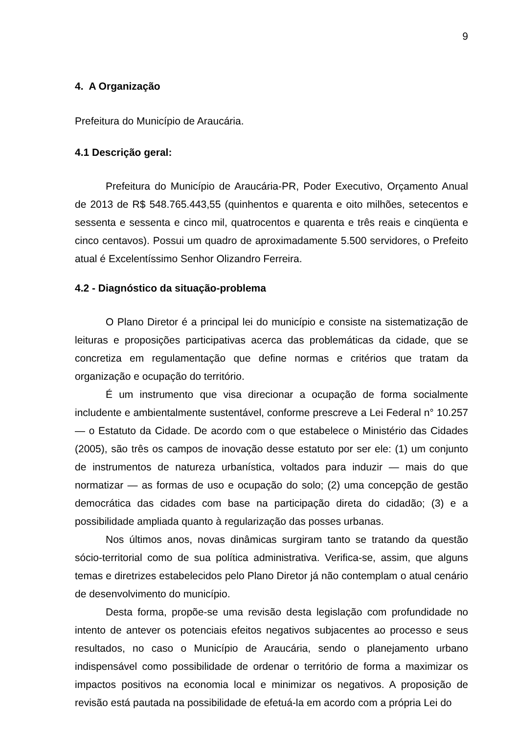9
4. A Organização
Prefeitura do Município de Araucária.
4.1 Descrição geral:
Prefeitura do Município de Araucária-PR, Poder Executivo, Orçamento Anual de 2013 de R$ 548.765.443,55 (quinhentos e quarenta e oito milhões, setecentos e sessenta e sessenta e cinco mil, quatrocentos e quarenta e três reais e cinqüenta e cinco centavos). Possui um quadro de aproximadamente 5.500 servidores, o Prefeito atual é Excelentíssimo Senhor Olizandro Ferreira.
4.2 - Diagnóstico da situação-problema
O Plano Diretor é a principal lei do município e consiste na sistematização de leituras e proposições participativas acerca das problemáticas da cidade, que se concretiza em regulamentação que define normas e critérios que tratam da organização e ocupação do território.
É um instrumento que visa direcionar a ocupação de forma socialmente includente e ambientalmente sustentável, conforme prescreve a Lei Federal n° 10.257— o Estatuto da Cidade. De acordo com o que estabelece o Ministério das Cidades (2005), são três os campos de inovação desse estatuto por ser ele: (1) um conjunto de instrumentos de natureza urbanística, voltados para induzir — mais do que normatizar — as formas de uso e ocupação do solo; (2) uma concepção de gestão democrática das cidades com base na participação direta do cidadão; (3) e a possibilidade ampliada quanto à regularização das posses urbanas.
Nos últimos anos, novas dinâmicas surgiram tanto se tratando da questão sócio-territorial como de sua política administrativa. Verifica-se, assim, que alguns temas e diretrizes estabelecidos pelo Plano Diretor já não contemplam o atual cenário de desenvolvimento do município.
Desta forma, propõe-se uma revisão desta legislação com profundidade no intento de antever os potenciais efeitos negativos subjacentes ao processo e seus resultados, no caso o Município de Araucária, sendo o planejamento urbano indispensável como possibilidade de ordenar o território de forma a maximizar os impactos positivos na economia local e minimizar os negativos. A proposição de revisão está pautada na possibilidade de efetuá-la em acordo com a própria Lei do